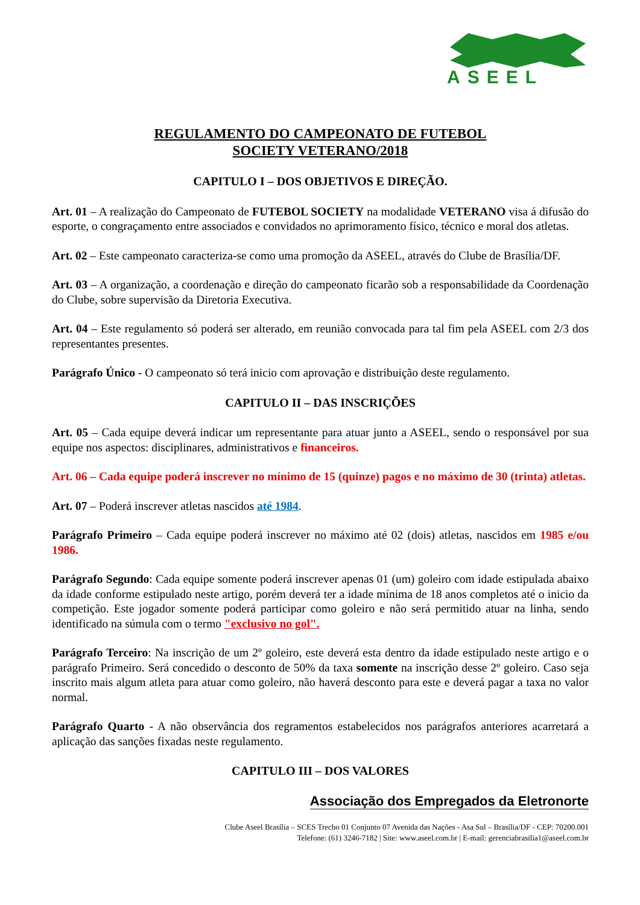ASEEL
REGULAMENTO DO CAMPEONATO DE FUTEBOL
SOCIETY VETERANO/2018
CAPITULO I – DOS OBJETIVOS E DIREÇÃO.
Art. 01 – A realização do Campeonato de FUTEBOL SOCIETY na modalidade VETERANO visa á difusão do esporte, o congraçamento entre associados e convidados no aprimoramento físico, técnico e moral dos atletas.
Art. 02 – Este campeonato caracteriza-se como uma promoção da ASEEL, através do Clube de Brasília/DF.
Art. 03 – A organização, a coordenação e direção do campeonato ficarão sob a responsabilidade da Coordenação do Clube, sobre supervisão da Diretoria Executiva.
Art. 04 – Este regulamento só poderá ser alterado, em reunião convocada para tal fim pela ASEEL com 2/3 dos representantes presentes.
Parágrafo Único - O campeonato só terá inicio com aprovação e distribuição deste regulamento.
CAPITULO II – DAS INSCRIÇÕES
Art. 05 – Cada equipe deverá indicar um representante para atuar junto a ASEEL, sendo o responsável por sua equipe nos aspectos: disciplinares, administrativos e financeiros.
Art. 06 – Cada equipe poderá inscrever no mínimo de 15 (quinze) pagos e no máximo de 30 (trinta) atletas.
Art. 07 – Poderá inscrever atletas nascidos até 1984.
Parágrafo Primeiro – Cada equipe poderá inscrever no máximo até 02 (dois) atletas, nascidos em 1985 e/ou 1986.
Parágrafo Segundo: Cada equipe somente poderá inscrever apenas 01 (um) goleiro com idade estipulada abaixo da idade conforme estipulado neste artigo, porém deverá ter a idade mínima de 18 anos completos até o inicio da competição. Este jogador somente poderá participar como goleiro e não será permitido atuar na linha, sendo identificado na súmula com o termo "exclusivo no gol".
Parágrafo Terceiro: Na inscrição de um 2º goleiro, este deverá esta dentro da idade estipulado neste artigo e o parágrafo Primeiro. Será concedido o desconto de 50% da taxa somente na inscrição desse 2º goleiro. Caso seja inscrito mais algum atleta para atuar como goleiro, não haverá desconto para este e deverá pagar a taxa no valor normal.
Parágrafo Quarto - A não observância dos regramentos estabelecidos nos parágrafos anteriores acarretará a aplicação das sanções fixadas neste regulamento.
CAPITULO III – DOS VALORES
Associação dos Empregados da Eletronorte
Clube Aseel Brasília – SCES Trecho 01 Conjunto 07 Avenida das Nações - Asa Sul – Brasília/DF - CEP: 70200.001
Telefone: (61) 3246-7182 | Site: www.aseel.com.br | E-mail: gerenciabrasilia1@aseel.com.br